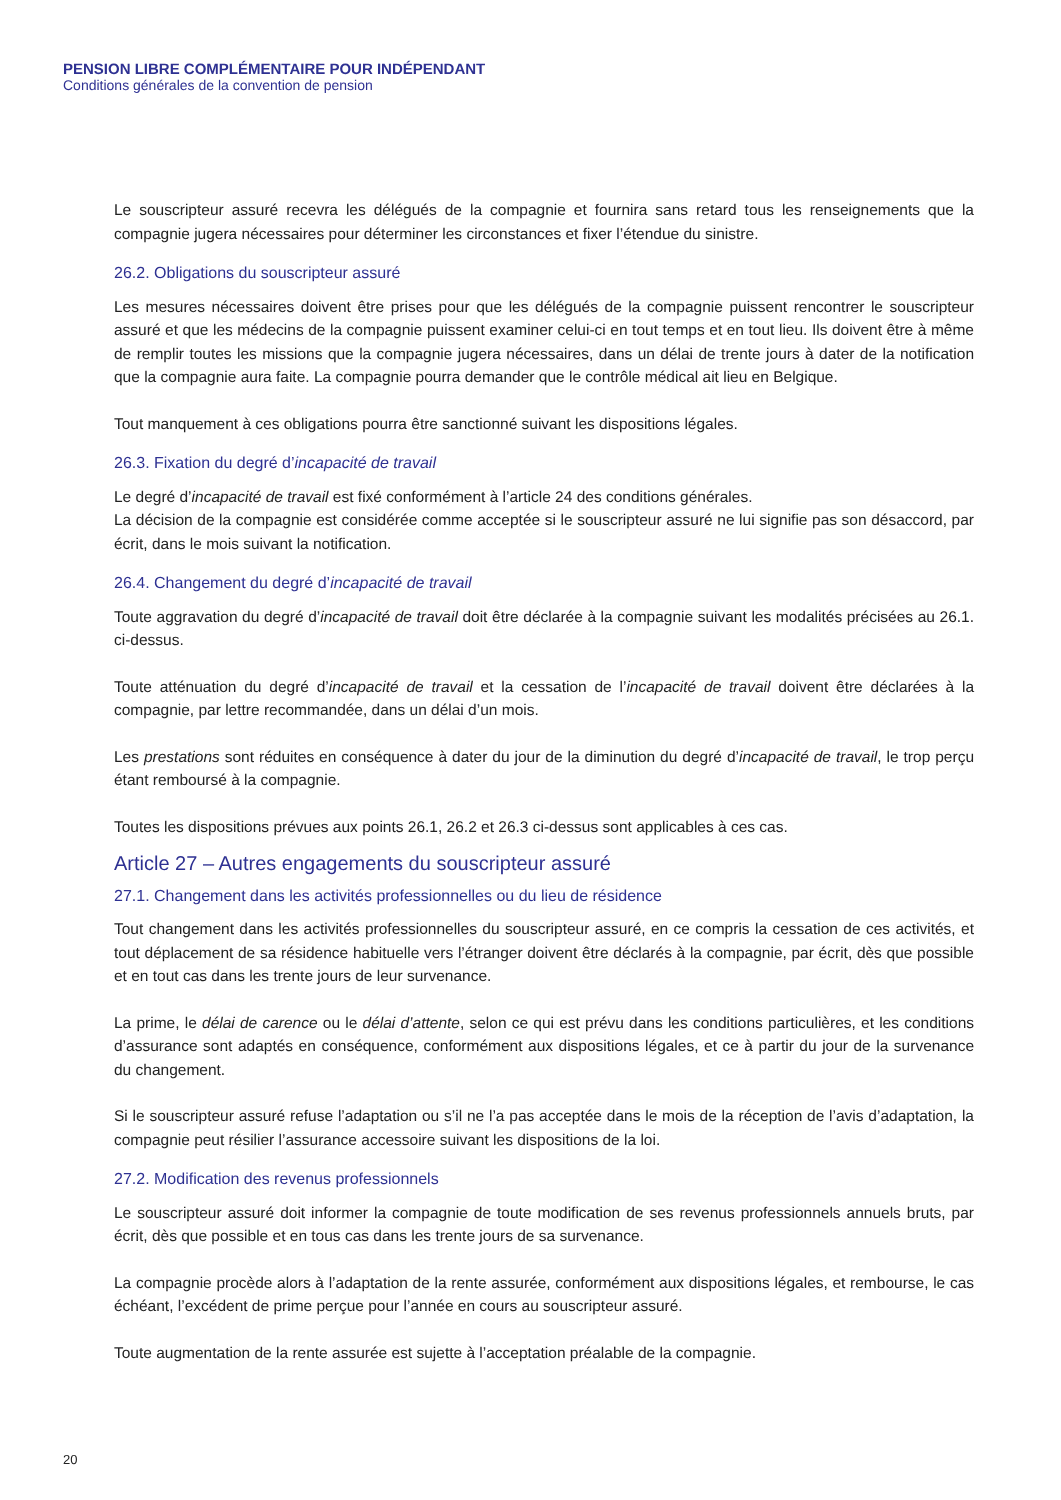PENSION LIBRE COMPLÉMENTAIRE POUR INDÉPENDANT
Conditions générales de la convention de pension
Le souscripteur assuré recevra les délégués de la compagnie et fournira sans retard tous les renseignements que la compagnie jugera nécessaires pour déterminer les circonstances et fixer l’étendue du sinistre.
26.2. Obligations du souscripteur assuré
Les mesures nécessaires doivent être prises pour que les délégués de la compagnie puissent rencontrer le souscripteur assuré et que les médecins de la compagnie puissent examiner celui-ci en tout temps et en tout lieu. Ils doivent être à même de remplir toutes les missions que la compagnie jugera nécessaires, dans un délai de trente jours à dater de la notification que la compagnie aura faite. La compagnie pourra demander que le contrôle médical ait lieu en Belgique.
Tout manquement à ces obligations pourra être sanctionné suivant les dispositions légales.
26.3. Fixation du degré d’incapacité de travail
Le degré d’incapacité de travail est fixé conformément à l’article 24 des conditions générales.
La décision de la compagnie est considérée comme acceptée si le souscripteur assuré ne lui signifie pas son désaccord, par écrit, dans le mois suivant la notification.
26.4. Changement du degré d’incapacité de travail
Toute aggravation du degré d’incapacité de travail doit être déclarée à la compagnie suivant les modalités précisées au 26.1. ci-dessus.
Toute atténuation du degré d’incapacité de travail et la cessation de l’incapacité de travail doivent être déclarées à la compagnie, par lettre recommandée, dans un délai d’un mois.
Les prestations sont réduites en conséquence à dater du jour de la diminution du degré d’incapacité de travail, le trop perçu étant remboursé à la compagnie.
Toutes les dispositions prévues aux points 26.1, 26.2 et 26.3 ci-dessus sont applicables à ces cas.
Article 27 – Autres engagements du souscripteur assuré
27.1. Changement dans les activités professionnelles ou du lieu de résidence
Tout changement dans les activités professionnelles du souscripteur assuré, en ce compris la cessation de ces activités, et tout déplacement de sa résidence habituelle vers l’étranger doivent être déclarés à la compagnie, par écrit, dès que possible et en tout cas dans les trente jours de leur survenance.
La prime, le délai de carence ou le délai d’attente, selon ce qui est prévu dans les conditions particulières, et les conditions d’assurance sont adaptés en conséquence, conformément aux dispositions légales, et ce à partir du jour de la survenance du changement.
Si le souscripteur assuré refuse l’adaptation ou s’il ne l’a pas acceptée dans le mois de la réception de l’avis d’adaptation, la compagnie peut résilier l’assurance accessoire suivant les dispositions de la loi.
27.2. Modification des revenus professionnels
Le souscripteur assuré doit informer la compagnie de toute modification de ses revenus professionnels annuels bruts, par écrit, dès que possible et en tous cas dans les trente jours de sa survenance.
La compagnie procède alors à l’adaptation de la rente assurée, conformément aux dispositions légales, et rembourse, le cas échéant, l’excédent de prime perçue pour l’année en cours au souscripteur assuré.
Toute augmentation de la rente assurée est sujette à l’acceptation préalable de la compagnie.
20